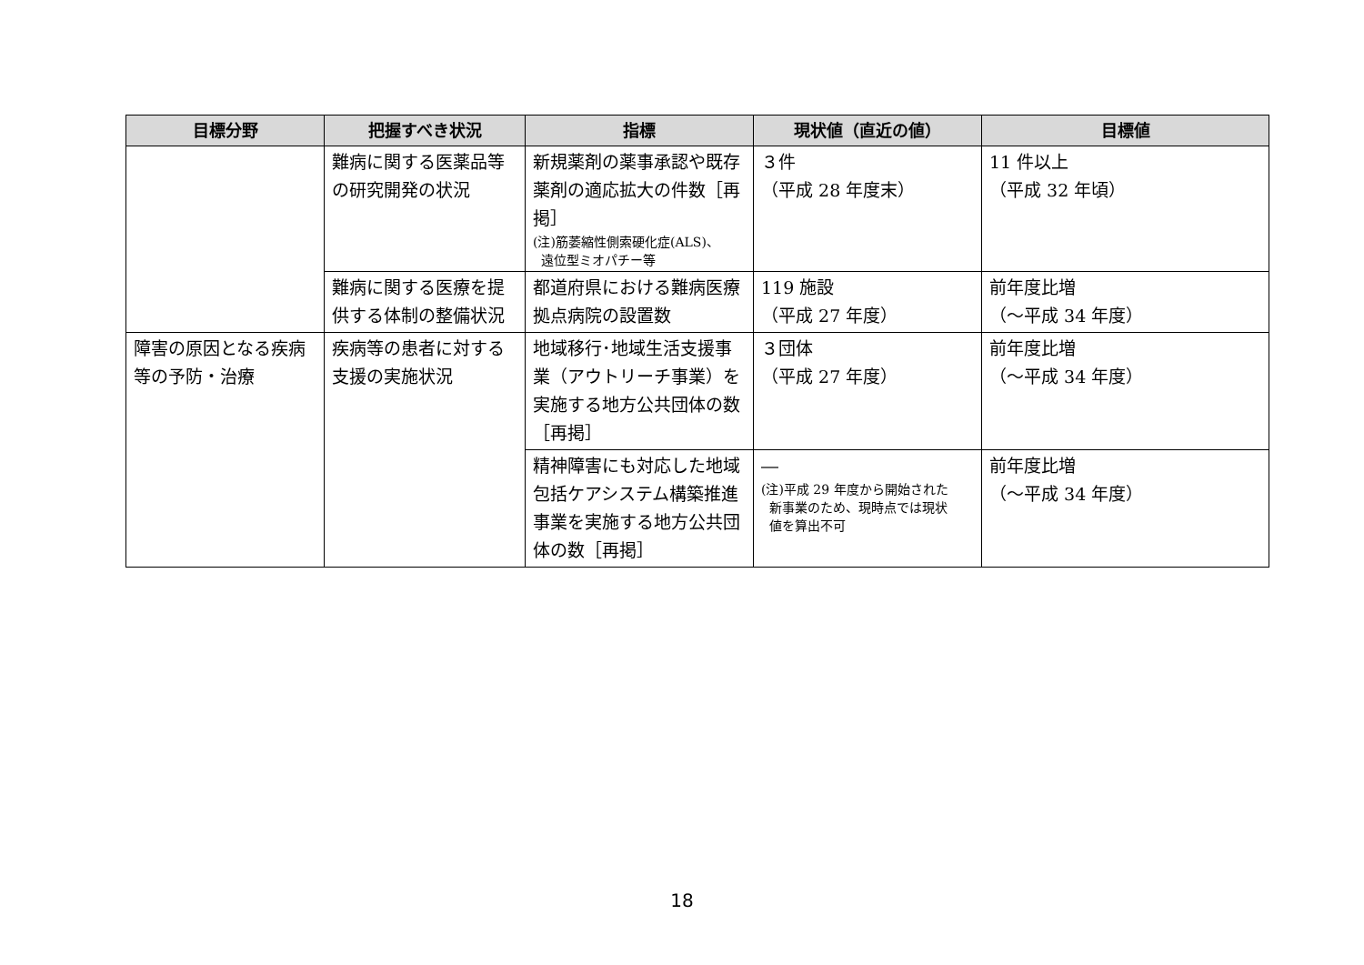| 目標分野 | 把握すべき状況 | 指標 | 現状値（直近の値） | 目標値 |
| --- | --- | --- | --- | --- |
| | 難病に関する医薬品等の研究開発の状況 | 新規薬剤の薬事承認や既存薬剤の適応拡大の件数［再掲］ (注)筋萎縮性側索硬化症(ALS)、 遠位型ミオパチー等 | ３件 （平成 28 年度末） | 11 件以上 （平成 32 年頃） |
| | 難病に関する医療を提供する体制の整備状況 | 都道府県における難病医療拠点病院の設置数 | 119 施設 （平成 27 年度） | 前年度比増 （～平成 34 年度） |
| 障害の原因となる疾病等の予防・治療 | 疾病等の患者に対する支援の実施状況 | 地域移行･地域生活支援事業（アウトリーチ事業）を実施する地方公共団体の数［再掲］ | ３団体 （平成 27 年度） | 前年度比増 （～平成 34 年度） |
| | | 精神障害にも対応した地域包括ケアシステム構築推進事業を実施する地方公共団体の数［再掲］ | ― (注)平成 29 年度から開始された 新事業のため、現時点では現状 値を算出不可 | 前年度比増 （～平成 34 年度） |
18